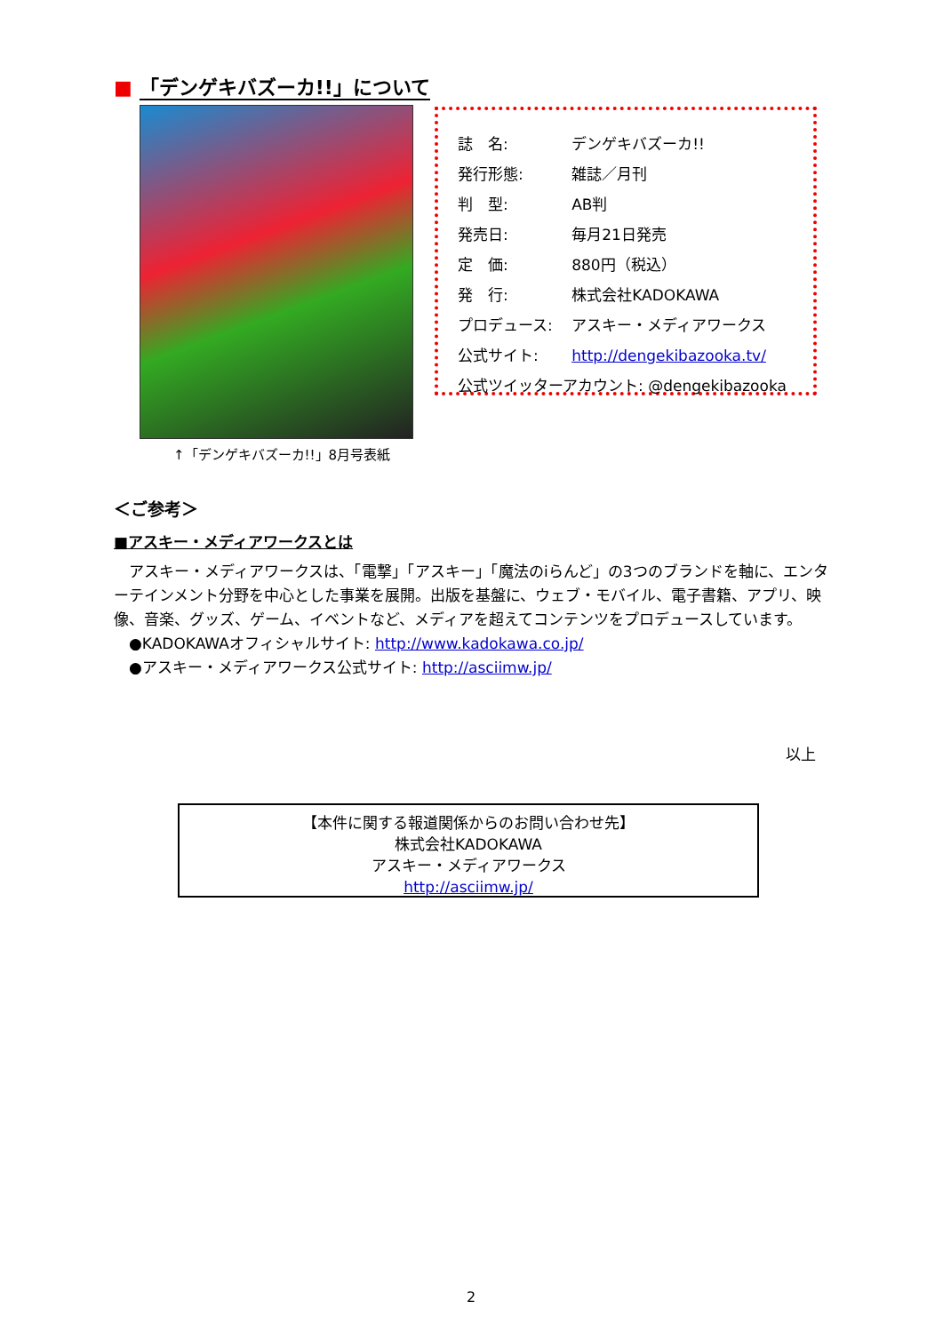■ 「デンゲキバズーカ!!」について
↑「デンゲキバズーカ!!」8月号表紙
| 誌 名: | デンゲキバズーカ!! |
| 発行形態: | 雑誌／月刊 |
| 判 型: | AB判 |
| 発売日: | 毎月21日発売 |
| 定 価: | 880円（税込） |
| 発 行: | 株式会社KADOKAWA |
| プロデュース: | アスキー・メディアワークス |
| 公式サイト: | http://dengekibazooka.tv/ |
| 公式ツイッターアカウント: @dengekibazooka | |
＜ご参考＞
■アスキー・メディアワークスとは
　アスキー・メディアワークスは、「電撃」「アスキー」「魔法のiらんど」の3つのブランドを軸に、エンターテインメント分野を中心とした事業を展開。出版を基盤に、ウェブ・モバイル、電子書籍、アプリ、映像、音楽、グッズ、ゲーム、イベントなど、メディアを超えてコンテンツをプロデュースしています。
　●KADOKAWAオフィシャルサイト: http://www.kadokawa.co.jp/
　●アスキー・メディアワークス公式サイト: http://asciimw.jp/
以上
【本件に関する報道関係からのお問い合わせ先】
株式会社KADOKAWA
アスキー・メディアワークス
http://asciimw.jp/
2